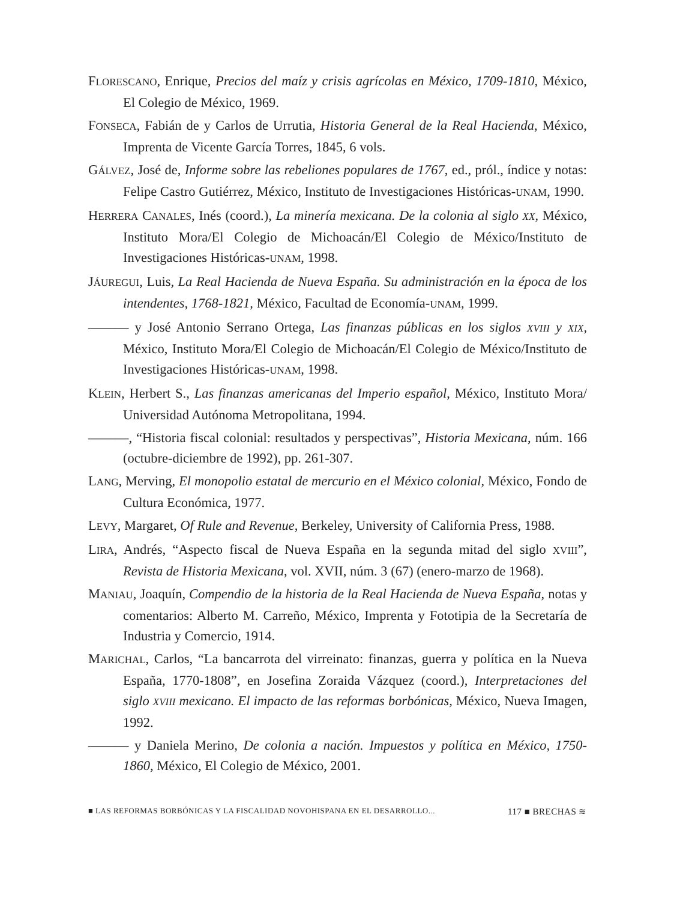FLORESCANO, Enrique, Precios del maíz y crisis agrícolas en México, 1709-1810, México, El Colegio de México, 1969.
FONSECA, Fabián de y Carlos de Urrutia, Historia General de la Real Hacienda, México, Imprenta de Vicente García Torres, 1845, 6 vols.
GÁLVEZ, José de, Informe sobre las rebeliones populares de 1767, ed., pról., índice y notas: Felipe Castro Gutiérrez, México, Instituto de Investigaciones Históricas-UNAM, 1990.
HERRERA CANALES, Inés (coord.), La minería mexicana. De la colonia al siglo XX, México, Instituto Mora/El Colegio de Michoacán/El Colegio de México/Instituto de Investigaciones Históricas-UNAM, 1998.
JÁUREGUI, Luis, La Real Hacienda de Nueva España. Su administración en la época de los intendentes, 1768-1821, México, Facultad de Economía-UNAM, 1999.
——— y José Antonio Serrano Ortega, Las finanzas públicas en los siglos XVIII y XIX, México, Instituto Mora/El Colegio de Michoacán/El Colegio de México/Instituto de Investigaciones Históricas-UNAM, 1998.
KLEIN, Herbert S., Las finanzas americanas del Imperio español, México, Instituto Mora/ Universidad Autónoma Metropolitana, 1994.
———, “Historia fiscal colonial: resultados y perspectivas”, Historia Mexicana, núm. 166 (octubre-diciembre de 1992), pp. 261-307.
LANG, Merving, El monopolio estatal de mercurio en el México colonial, México, Fondo de Cultura Económica, 1977.
LEVY, Margaret, Of Rule and Revenue, Berkeley, University of California Press, 1988.
LIRA, Andrés, “Aspecto fiscal de Nueva España en la segunda mitad del siglo XVIII”, Revista de Historia Mexicana, vol. XVII, núm. 3 (67) (enero-marzo de 1968).
MANIAU, Joaquín, Compendio de la historia de la Real Hacienda de Nueva España, notas y comentarios: Alberto M. Carreño, México, Imprenta y Fototipia de la Secretaría de Industria y Comercio, 1914.
MARICHAL, Carlos, “La bancarrota del virreinato: finanzas, guerra y política en la Nueva España, 1770-1808”, en Josefina Zoraida Vázquez (coord.), Interpretaciones del siglo XVIII mexicano. El impacto de las reformas borbónicas, México, Nueva Imagen, 1992.
——— y Daniela Merino, De colonia a nación. Impuestos y política en México, 1750-1860, México, El Colegio de México, 2001.
■ LAS REFORMAS BORBÓNICAS Y LA FISCALIDAD NOVOHISPANA EN EL DESARROLLO... 117 ■ BRECHAS ≋